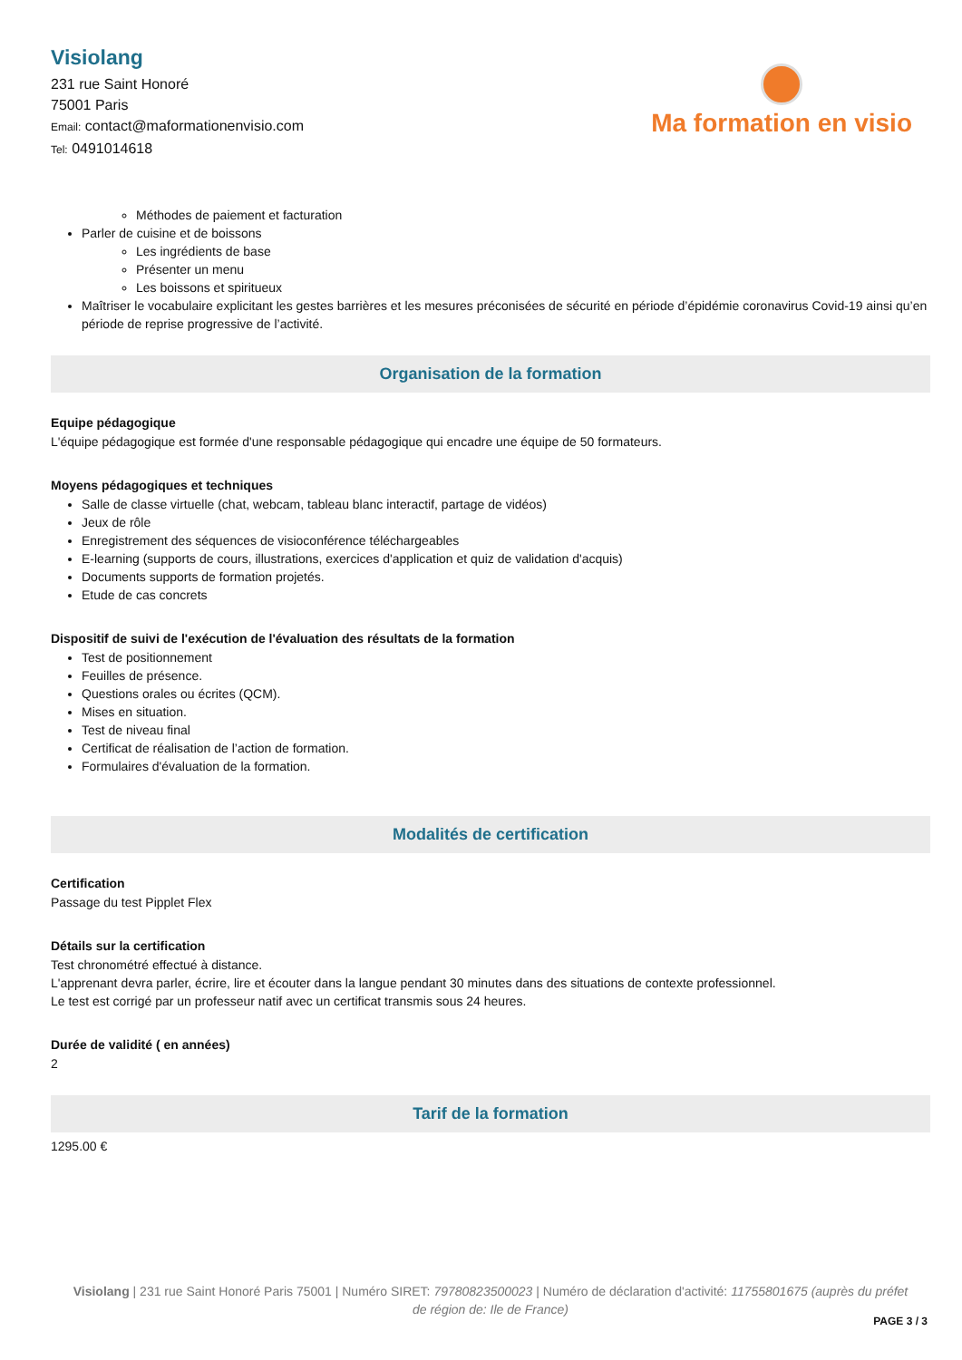Visiolang
231 rue Saint Honoré
75001 Paris
Email: contact@maformationenvisio.com
Tel: 0491014618
Ma formation en visio
Méthodes de paiement et facturation
Parler de cuisine et de boissons
Les ingrédients de base
Présenter un menu
Les boissons et spiritueux
Maîtriser le vocabulaire explicitant les gestes barrières et les mesures préconisées de sécurité en période d’épidémie coronavirus Covid-19 ainsi qu’en période de reprise progressive de l’activité.
Organisation de la formation
Equipe pédagogique
L'équipe pédagogique est formée d'une responsable pédagogique qui encadre une équipe de 50 formateurs.
Moyens pédagogiques et techniques
Salle de classe virtuelle (chat, webcam, tableau blanc interactif, partage de vidéos)
Jeux de rôle
Enregistrement des séquences de visioconférence téléchargeables
E-learning (supports de cours, illustrations, exercices d'application et quiz de validation d'acquis)
Documents supports de formation projetés.
Etude de cas concrets
Dispositif de suivi de l'exécution de l'évaluation des résultats de la formation
Test de positionnement
Feuilles de présence.
Questions orales ou écrites (QCM).
Mises en situation.
Test de niveau final
Certificat de réalisation de l’action de formation.
Formulaires d'évaluation de la formation.
Modalités de certification
Certification
Passage du test Pipplet Flex
Détails sur la certification
Test chronométré effectué à distance.
L'apprenant devra parler, écrire, lire et écouter dans la langue pendant 30 minutes dans des situations de contexte professionnel.
Le test est corrigé par un professeur natif avec un certificat transmis sous 24 heures.
Durée de validité ( en années)
2
Tarif de la formation
1295.00 €
Visiolang | 231 rue Saint Honoré Paris 75001 | Numéro SIRET: 79780823500023 | Numéro de déclaration d'activité: 11755801675 (auprès du préfet de région de: Ile de France)
PAGE 3 / 3